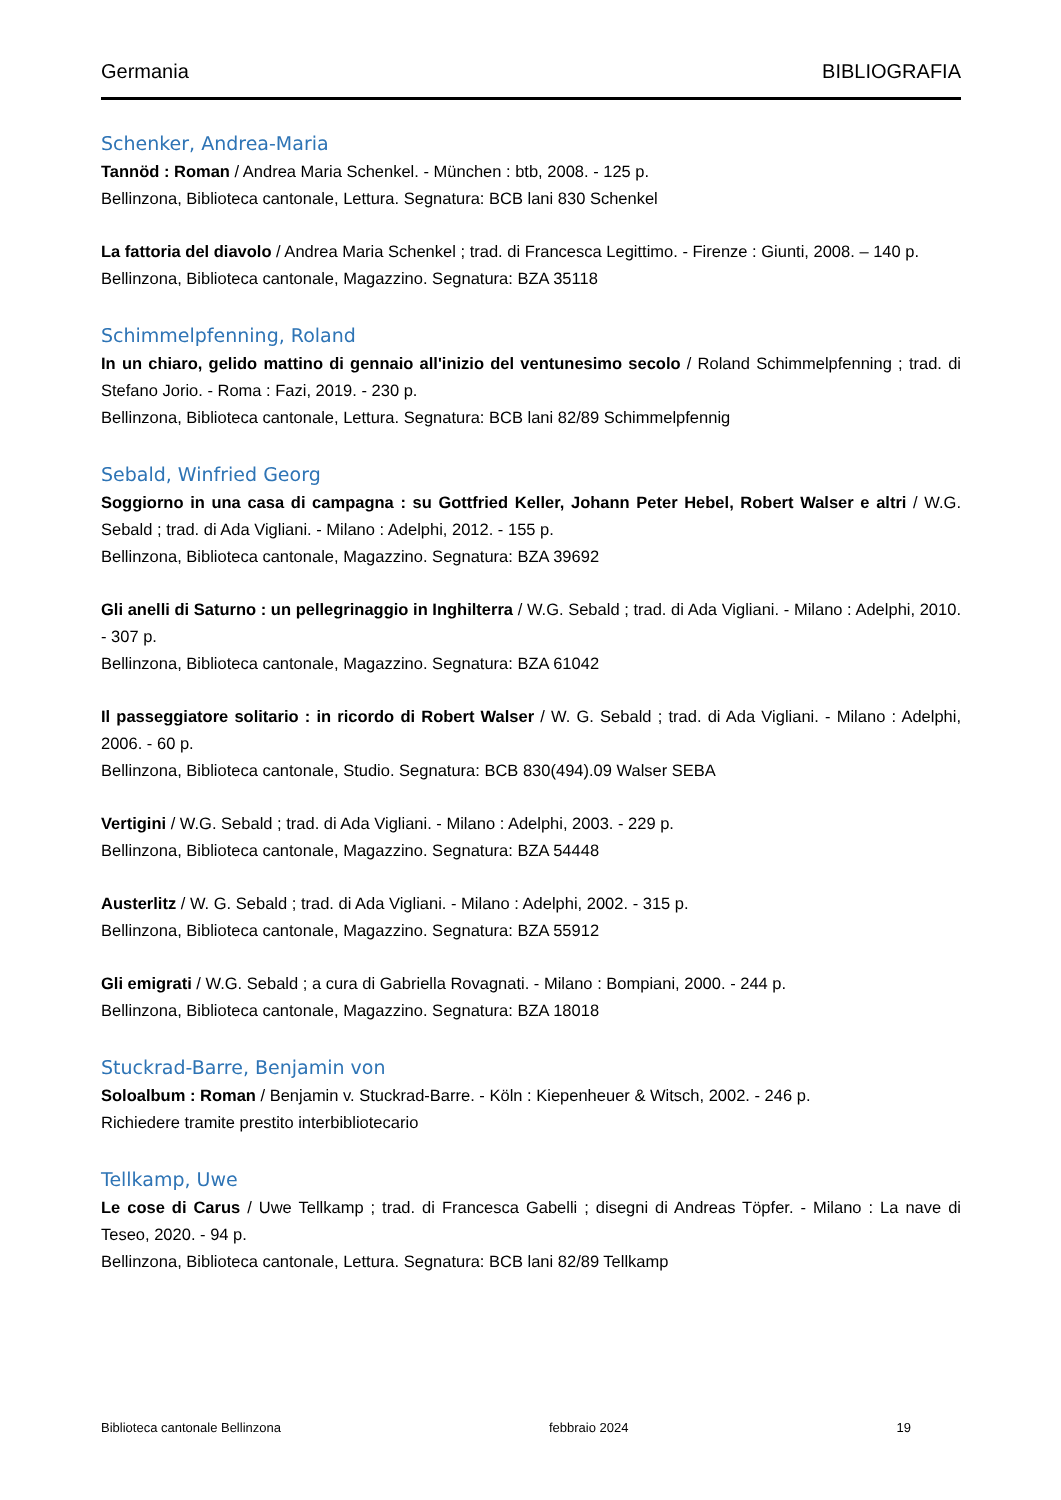Germania BIBLIOGRAFIA
Schenker, Andrea-Maria
Tannöd : Roman / Andrea Maria Schenkel. - München : btb, 2008. - 125 p.
Bellinzona, Biblioteca cantonale, Lettura. Segnatura: BCB lani 830 Schenkel
La fattoria del diavolo / Andrea Maria Schenkel ; trad. di Francesca Legittimo. - Firenze : Giunti, 2008. – 140 p.
Bellinzona, Biblioteca cantonale, Magazzino. Segnatura: BZA 35118
Schimmelpfenning, Roland
In un chiaro, gelido mattino di gennaio all'inizio del ventunesimo secolo / Roland Schimmelpfenning ; trad. di Stefano Jorio. - Roma : Fazi, 2019. - 230 p.
Bellinzona, Biblioteca cantonale, Lettura. Segnatura: BCB lani 82/89 Schimmelpfennig
Sebald, Winfried Georg
Soggiorno in una casa di campagna : su Gottfried Keller, Johann Peter Hebel, Robert Walser e altri / W.G. Sebald ; trad. di Ada Vigliani. - Milano : Adelphi, 2012. - 155 p.
Bellinzona, Biblioteca cantonale, Magazzino. Segnatura: BZA 39692
Gli anelli di Saturno : un pellegrinaggio in Inghilterra / W.G. Sebald ; trad. di Ada Vigliani. - Milano : Adelphi, 2010. - 307 p.
Bellinzona, Biblioteca cantonale, Magazzino. Segnatura: BZA 61042
Il passeggiatore solitario : in ricordo di Robert Walser / W. G. Sebald ; trad. di Ada Vigliani. - Milano : Adelphi, 2006. - 60 p.
Bellinzona, Biblioteca cantonale, Studio. Segnatura: BCB 830(494).09 Walser SEBA
Vertigini / W.G. Sebald ; trad. di Ada Vigliani. - Milano : Adelphi, 2003. - 229 p.
Bellinzona, Biblioteca cantonale, Magazzino. Segnatura: BZA 54448
Austerlitz / W. G. Sebald ; trad. di Ada Vigliani. - Milano : Adelphi, 2002. - 315 p.
Bellinzona, Biblioteca cantonale, Magazzino. Segnatura: BZA 55912
Gli emigrati / W.G. Sebald ; a cura di Gabriella Rovagnati. - Milano : Bompiani, 2000. - 244 p.
Bellinzona, Biblioteca cantonale, Magazzino. Segnatura: BZA 18018
Stuckrad-Barre, Benjamin von
Soloalbum : Roman / Benjamin v. Stuckrad-Barre. - Köln : Kiepenheuer & Witsch, 2002. - 246 p.
Richiedere tramite prestito interbibliotecario
Tellkamp, Uwe
Le cose di Carus / Uwe Tellkamp ; trad. di Francesca Gabelli ; disegni di Andreas Töpfer. - Milano : La nave di Teseo, 2020. - 94 p.
Bellinzona, Biblioteca cantonale, Lettura. Segnatura: BCB lani 82/89 Tellkamp
Biblioteca cantonale Bellinzona febbraio 2024 19